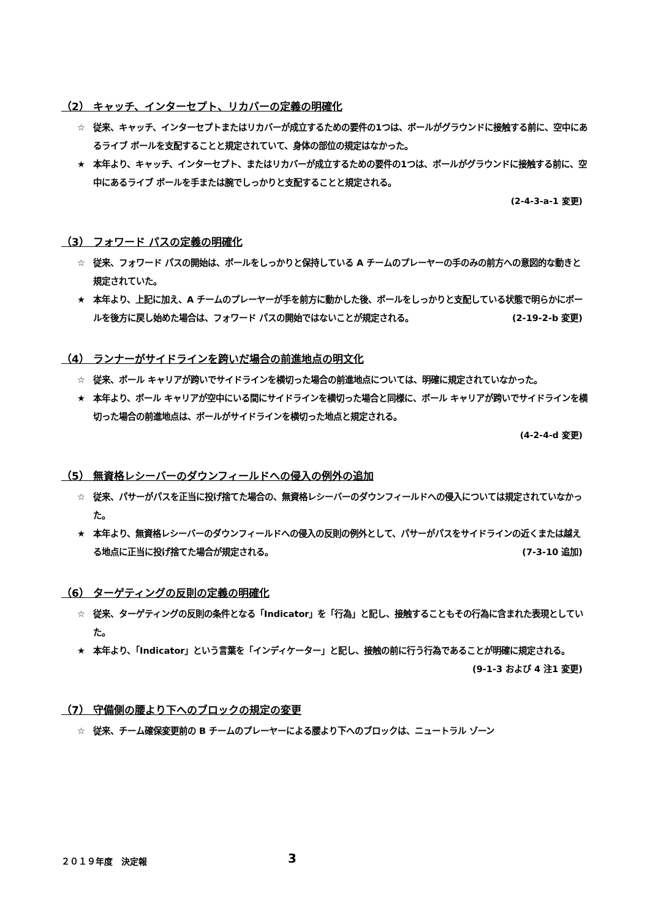（2） キャッチ、インターセプト、リカバーの定義の明確化
☆ 従来、キャッチ、インターセプトまたはリカバーが成立するための要件の1つは、ボールがグラウンドに接触する前に、空中にあるライブ ボールを支配することと規定されていて、身体の部位の規定はなかった。
★ 本年より、キャッチ、インターセプト、またはリカバーが成立するための要件の1つは、ボールがグラウンドに接触する前に、空中にあるライブ ボールを手または腕でしっかりと支配することと規定される。
(2-4-3-a-1 変更)
（3） フォワード パスの定義の明確化
☆ 従来、フォワード パスの開始は、ボールをしっかりと保持している A チームのプレーヤーの手のみの前方への意図的な動きと規定されていた。
★ 本年より、上記に加え、A チームのプレーヤーが手を前方に動かした後、ボールをしっかりと支配している状態で明らかにボールを後方に戻し始めた場合は、フォワード パスの開始ではないことが規定される。 (2-19-2-b 変更)
（4） ランナーがサイドラインを跨いだ場合の前進地点の明文化
☆ 従来、ボール キャリアが跨いでサイドラインを横切った場合の前進地点については、明確に規定されていなかった。
★ 本年より、ボール キャリアが空中にいる間にサイドラインを横切った場合と同様に、ボール キャリアが跨いでサイドラインを横切った場合の前進地点は、ボールがサイドラインを横切った地点と規定される。
(4-2-4-d 変更)
（5） 無資格レシーバーのダウンフィールドへの侵入の例外の追加
☆ 従来、パサーがパスを正当に投げ捨てた場合の、無資格レシーバーのダウンフィールドへの侵入については規定されていなかった。
★ 本年より、無資格レシーバーのダウンフィールドへの侵入の反則の例外として、パサーがパスをサイドラインの近くまたは越える地点に正当に投げ捨てた場合が規定される。 (7-3-10 追加)
（6） ターゲティングの反則の定義の明確化
☆ 従来、ターゲティングの反則の条件となる「Indicator」を「行為」と記し、接触することもその行為に含まれた表現としていた。
★ 本年より、「Indicator」という言葉を「インディケーター」と記し、接触の前に行う行為であることが明確に規定される。 (9-1-3 および 4 注1 変更)
（7） 守備側の腰より下へのブロックの規定の変更
☆ 従来、チーム確保変更前の B チームのプレーヤーによる腰より下へのブロックは、ニュートラル ゾーン
２０１９年度　決定報 3